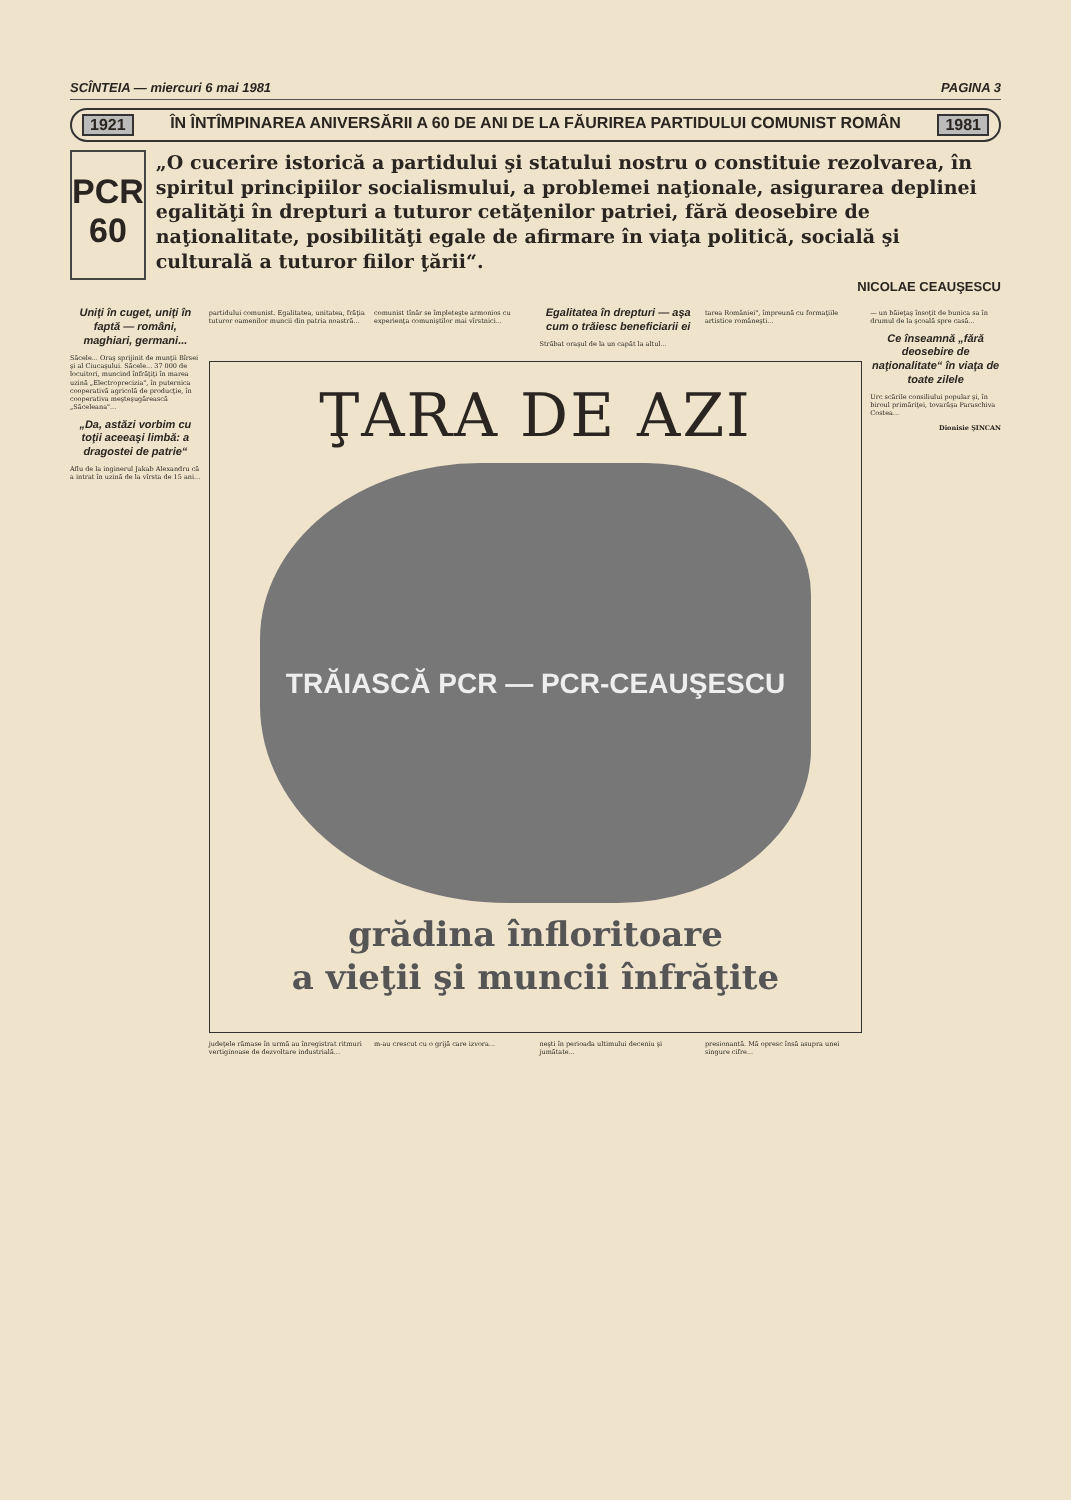SCÎNTEIA — miercuri 6 mai 1981 PAGINA 3
1921 ÎN ÎNTÎMPINAREA ANIVERSĂRII A 60 DE ANI DE LA FĂURIREA PARTIDULUI COMUNIST ROMÂN 1981
PCR
60
„O cucerire istorică a partidului şi statului nostru o constituie rezolvarea, în spiritul principiilor socialismului, a problemei naţionale, asigurarea deplinei egalităţi în drepturi a tuturor cetăţenilor patriei, fără deosebire de naţionalitate, posibilităţi egale de afirmare în viaţa politică, socială şi culturală a tuturor fiilor ţării“.
NICOLAE CEAUŞESCU
Uniţi în cuget, uniţi în faptă — români, maghiari, germani...
Săcele... Oraş sprijinit de munţii Bîrsei şi al Ciucaşului. Săcele... 37 000 de locuitori, muncind înfrăţiţi în marea uzină „Electroprecizia", în puternica cooperativă agricolă de producţie, în cooperativa meşteşugărească „Săceleana"...
„Da, astăzi vorbim cu toţii aceeaşi limbă: a dragostei de patrie“
Aflu de la inginerul Jakab Alexandru că a intrat în uzină de la vîrsta de 15 ani...
partidului comunist. Egalitatea, unitatea, frăţia tuturor oamenilor muncii din patria noastră...
comunist tînăr se împleteşte armonios cu experienţa comuniştilor mai vîrstnici...
Egalitatea în drepturi — aşa cum o trăiesc beneficiarii ei
Străbat oraşul de la un capăt la altul...
tarea României", împreună cu formaţiile artistice româneşti...
ŢARA DE AZI
TRĂIASCĂ PCR — PCR-CEAUŞESCU
grădina înfloritoare
a vieţii şi muncii înfrăţite
judeţele rămase în urmă au înregistrat ritmuri vertiginoase de dezvoltare industrială...
m-au crescut cu o grijă care izvora...
neşti în perioada ultimului deceniu şi jumătate...
presionantă. Mă opresc însă asupra unei singure cifre...
— un băieţaş însoţit de bunica sa în drumul de la şcoală spre casă...
Ce înseamnă „fără deosebire de naţionalitate“ în viaţa de toate zilele
Urc scările consiliului popular şi, în biroul primăriţei, tovarăşa Paraschiva Costea...
Dionisie ŞINCAN